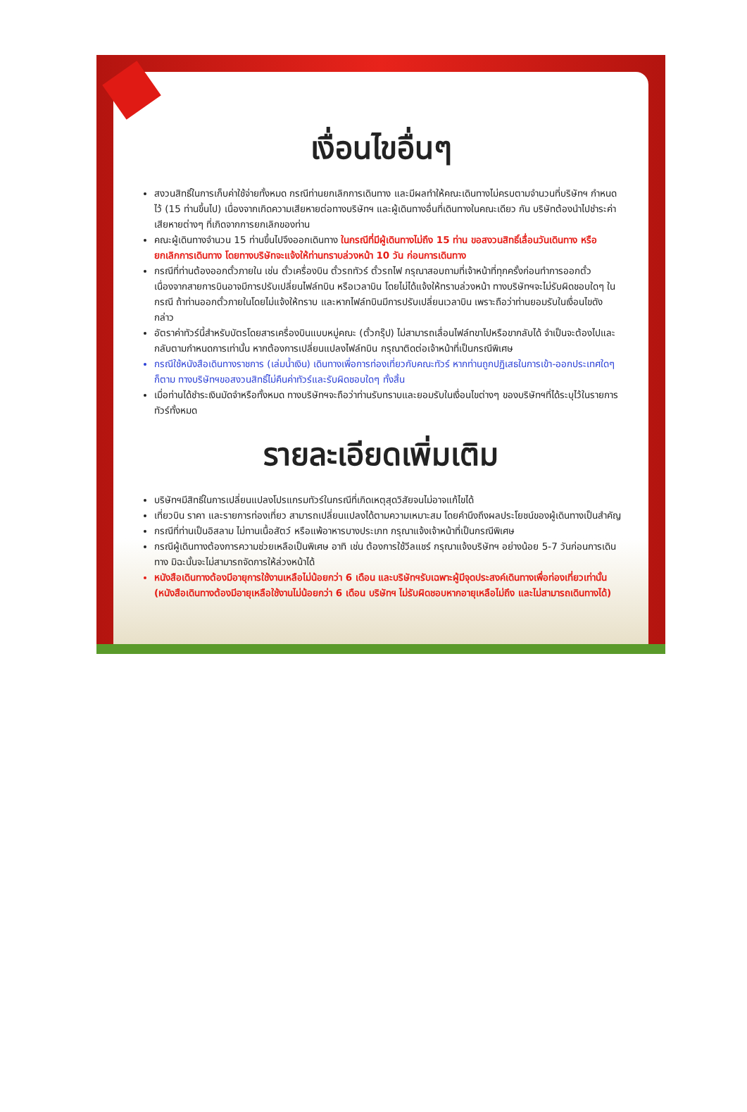เงื่อนไขอื่นๆ
สงวนสิทธิ์ในการเก็บค่าใช้จ่ายทั้งหมด กรณีท่านยกเลิกการเดินทาง และมีผลทำให้คณะเดินทางไม่ครบตามจำนวนที่บริษัทฯ กำหนดไว้ (15 ท่านขึ้นไป) เนื่องจากเกิดความเสียหายต่อทางบริษัทฯ และผู้เดินทางอื่นที่เดินทางในคณะเดียว กัน บริษัทต้องนำไปชำระค่าเสียหายต่างๆ ที่เกิดจากการยกเลิกของท่าน
คณะผู้เดินทางจำนวน 15 ท่านขึ้นไปจึงออกเดินทาง ในกรณีที่มีผู้เดินทางไม่ถึง 15 ท่าน ขอสงวนสิทธิ์เลื่อนวันเดินทาง หรือยกเลิกการเดินทาง โดยทางบริษัทจะแจ้งให้ท่านทราบล่วงหน้า 10 วัน ก่อนการเดินทาง
กรณีที่ท่านต้องออกตั๋วภายใน เช่น ตั๋วเครื่องบิน ตั๋วรถทัวร์ ตั๋วรถไฟ กรุณาสอบถามที่เจ้าหน้าที่ทุกครั้งก่อนทำการออกตั๋ว เนื่องจากสายการบินอาจมีการปรับเปลี่ยนไฟล์ทบิน หรือเวลาบิน โดยไม่ได้แจ้งให้ทราบล่วงหน้า ทางบริษัทฯจะไม่รับผิดชอบใดๆ ในกรณี ถ้าท่านออกตั๋วภายในโดยไม่แจ้งให้ทราบ และหากไฟล์ทบินมีการปรับเปลี่ยนเวลาบิน เพราะถือว่าท่านยอมรับในเงื่อนไขดังกล่าว
อัตราค่าทัวร์นี้สำหรับบัตรโดยสารเครื่องบินแบบหมู่คณะ (ตั๋วกรุ๊ป) ไม่สามารถเลื่อนไฟล์ทขาไปหรือขากลับได้ จำเป็นจะต้องไปและกลับตามกำหนดการเท่านั้น หากต้องการเปลี่ยนแปลงไฟล์ทบิน กรุณาติดต่อเจ้าหน้าที่เป็นกรณีพิเศษ
กรณีใช้หนังสือเดินทางราชการ (เล่มน้ำเงิน) เดินทางเพื่อการท่องเที่ยวกับคณะทัวร์ หากท่านถูกปฏิเสธในการเข้า-ออกประเทศใดๆ ก็ตาม ทางบริษัทฯขอสงวนสิทธิ์ไม่คืนค่าทัวร์และรับผิดชอบใดๆ ทั้งสิ้น
เมื่อท่านได้ชำระเงินมัดจำหรือทั้งหมด ทางบริษัทฯจะถือว่าท่านรับทราบและยอมรับในเงื่อนไขต่างๆ ของบริษัทฯที่ได้ระบุไว้ในรายการทัวร์ทั้งหมด
รายละเอียดเพิ่มเติม
บริษัทฯมีสิทธิ์ในการเปลี่ยนแปลงโปรแกรมทัวร์ในกรณีที่เกิดเหตุสุดวิสัยจนไม่อาจแก้ไขได้
เที่ยวบิน ราคา และรายการท่องเที่ยว สามารถเปลี่ยนแปลงได้ตามความเหมาะสม โดยคำนึงถึงผลประโยชน์ของผู้เดินทางเป็นสำคัญ
กรณีที่ท่านเป็นอิสลาม ไม่ทานเนื้อสัตว์ หรือแพ้อาหารบางประเภท กรุณาแจ้งเจ้าหน้าที่เป็นกรณีพิเศษ
กรณีผู้เดินทางต้องการความช่วยเหลือเป็นพิเศษ อาทิ เช่น ต้องการใช้วีลแชร์ กรุณาแจ้งบริษัทฯ อย่างน้อย 5-7 วันก่อนการเดินทาง มิฉะนั้นจะไม่สามารถจัดการให้ล่วงหน้าได้
หนังสือเดินทางต้องมีอายุการใช้งานเหลือไม่น้อยกว่า 6 เดือน และบริษัทฯรับเฉพาะผู้มีจุดประสงค์เดินทางเพื่อท่องเที่ยวเท่านั้น (หนังสือเดินทางต้องมีอายุเหลือใช้งานไม่น้อยกว่า 6 เดือน บริษัทฯ ไม่รับผิดชอบหากอายุเหลือไม่ถึง และไม่สามารถเดินทางได้)